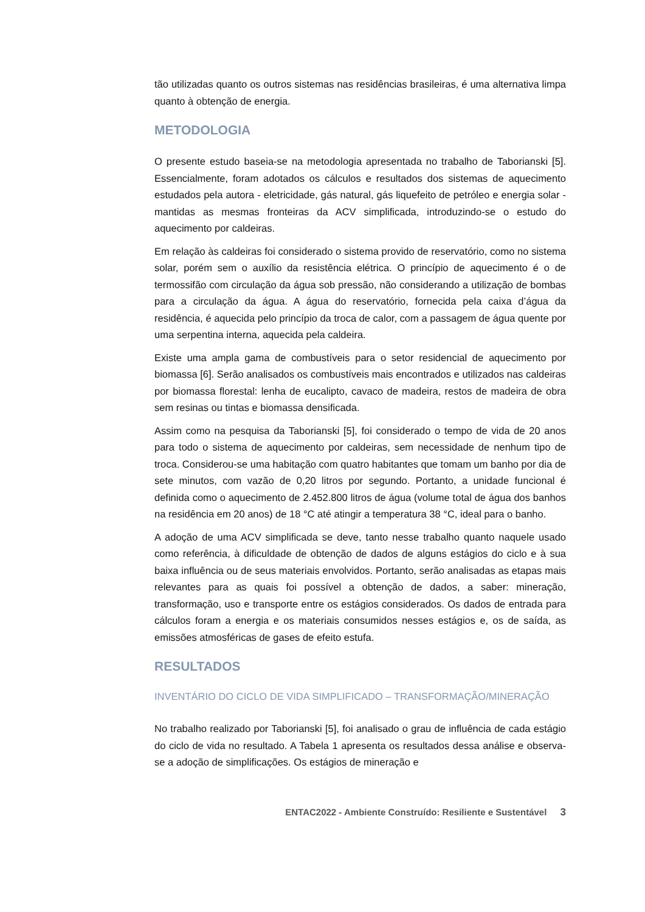tão utilizadas quanto os outros sistemas nas residências brasileiras, é uma alternativa limpa quanto à obtenção de energia.
METODOLOGIA
O presente estudo baseia-se na metodologia apresentada no trabalho de Taborianski [5]. Essencialmente, foram adotados os cálculos e resultados dos sistemas de aquecimento estudados pela autora - eletricidade, gás natural, gás liquefeito de petróleo e energia solar - mantidas as mesmas fronteiras da ACV simplificada, introduzindo-se o estudo do aquecimento por caldeiras.
Em relação às caldeiras foi considerado o sistema provido de reservatório, como no sistema solar, porém sem o auxílio da resistência elétrica. O princípio de aquecimento é o de termossifão com circulação da água sob pressão, não considerando a utilização de bombas para a circulação da água. A água do reservatório, fornecida pela caixa d’água da residência, é aquecida pelo princípio da troca de calor, com a passagem de água quente por uma serpentina interna, aquecida pela caldeira.
Existe uma ampla gama de combustíveis para o setor residencial de aquecimento por biomassa [6]. Serão analisados os combustíveis mais encontrados e utilizados nas caldeiras por biomassa florestal: lenha de eucalipto, cavaco de madeira, restos de madeira de obra sem resinas ou tintas e biomassa densificada.
Assim como na pesquisa da Taborianski [5], foi considerado o tempo de vida de 20 anos para todo o sistema de aquecimento por caldeiras, sem necessidade de nenhum tipo de troca. Considerou-se uma habitação com quatro habitantes que tomam um banho por dia de sete minutos, com vazão de 0,20 litros por segundo. Portanto, a unidade funcional é definida como o aquecimento de 2.452.800 litros de água (volume total de água dos banhos na residência em 20 anos) de 18 °C até atingir a temperatura 38 °C, ideal para o banho.
A adoção de uma ACV simplificada se deve, tanto nesse trabalho quanto naquele usado como referência, à dificuldade de obtenção de dados de alguns estágios do ciclo e à sua baixa influência ou de seus materiais envolvidos. Portanto, serão analisadas as etapas mais relevantes para as quais foi possível a obtenção de dados, a saber: mineração, transformação, uso e transporte entre os estágios considerados. Os dados de entrada para cálculos foram a energia e os materiais consumidos nesses estágios e, os de saída, as emissões atmosféricas de gases de efeito estufa.
RESULTADOS
INVENTÁRIO DO CICLO DE VIDA SIMPLIFICADO – TRANSFORMAÇÃO/MINERAÇÃO
No trabalho realizado por Taborianski [5], foi analisado o grau de influência de cada estágio do ciclo de vida no resultado. A Tabela 1 apresenta os resultados dessa análise e observa-se a adoção de simplificações. Os estágios de mineração e
ENTAC2022 - Ambiente Construído: Resiliente e Sustentável 3